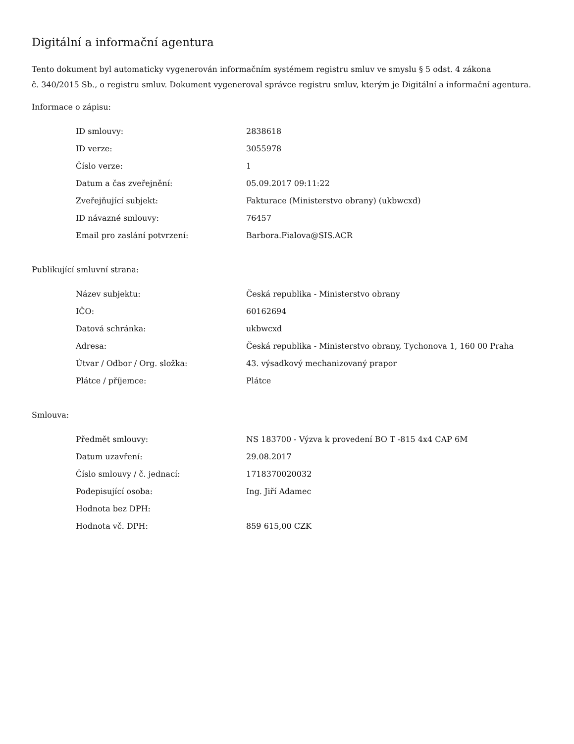Digitální a informační agentura
Tento dokument byl automaticky vygenerován informačním systémem registru smluv ve smyslu § 5 odst. 4 zákona
č. 340/2015 Sb., o registru smluv. Dokument vygeneroval správce registru smluv, kterým je Digitální a informační agentura.
Informace o zápisu:
| ID smlouvy: | 2838618 |
| ID verze: | 3055978 |
| Číslo verze: | 1 |
| Datum a čas zveřejnění: | 05.09.2017 09:11:22 |
| Zveřejňující subjekt: | Fakturace (Ministerstvo obrany) (ukbwcxd) |
| ID návazné smlouvy: | 76457 |
| Email pro zaslání potvrzení: | Barbora.Fialova@SIS.ACR |
Publikující smluvní strana:
| Název subjektu: | Česká republika - Ministerstvo obrany |
| IČO: | 60162694 |
| Datová schránka: | ukbwcxd |
| Adresa: | Česká republika - Ministerstvo obrany, Tychonova 1, 160 00 Praha |
| Útvar / Odbor / Org. složka: | 43. výsadkový mechanizovaný prapor |
| Plátce / příjemce: | Plátce |
Smlouva:
| Předmět smlouvy: | NS 183700 - Výzva k provedení BO T -815 4x4 CAP 6M |
| Datum uzavření: | 29.08.2017 |
| Číslo smlouvy / č. jednací: | 1718370020032 |
| Podepisující osoba: | Ing. Jiří Adamec |
| Hodnota bez DPH: | |
| Hodnota vč. DPH: | 859 615,00 CZK |